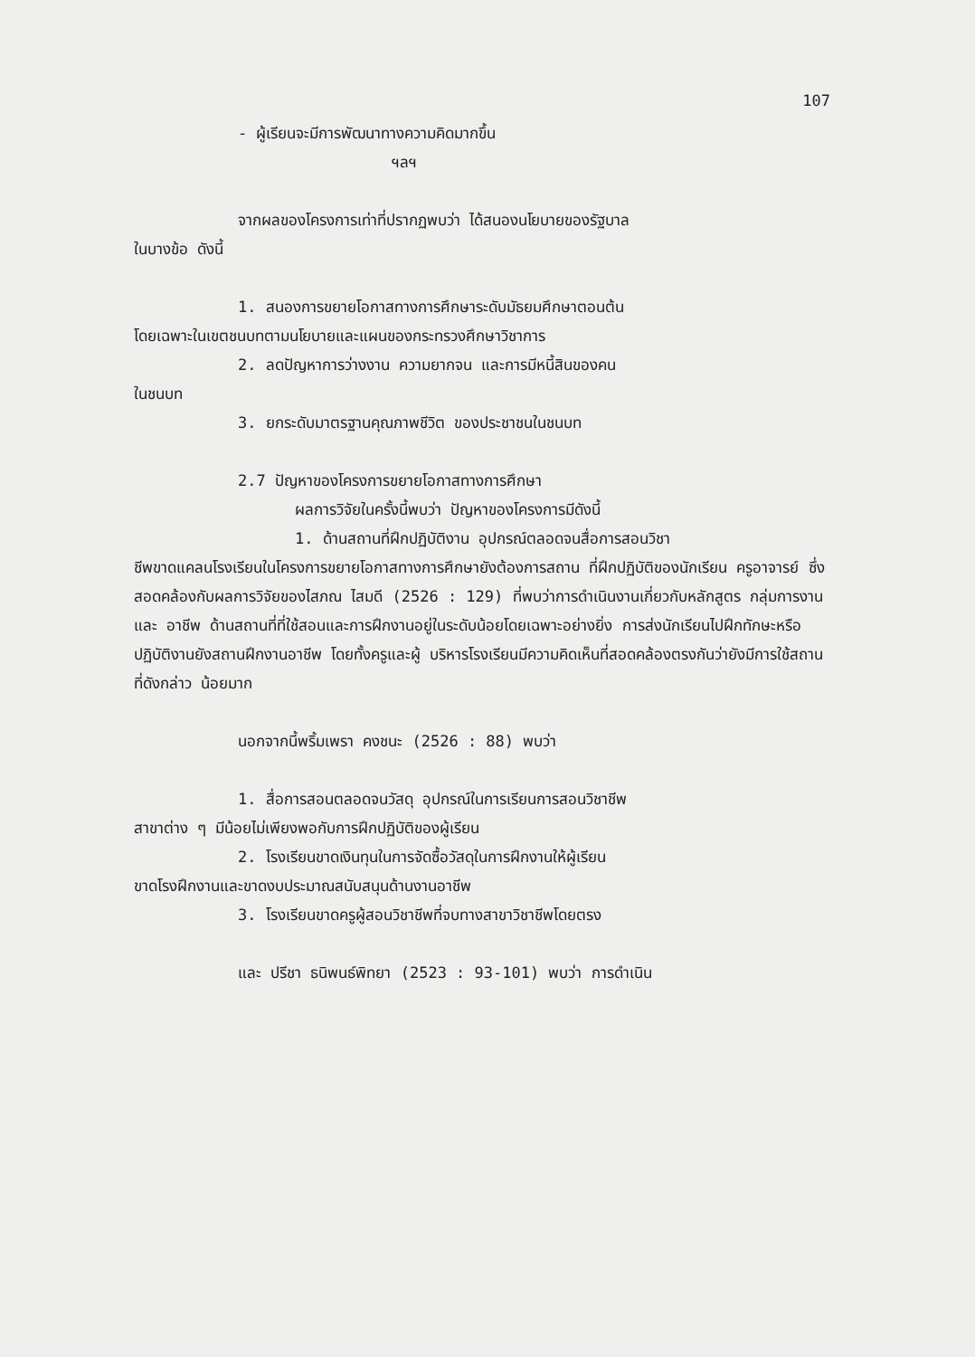107
- ผู้เรียนจะมีการพัฒนาทางความคิดมากขึ้น
ฯลฯ
จากผลของโครงการเท่าที่ปรากฏพบว่า ได้สนองนโยบายของรัฐบาล
ในบางข้อ ดังนี้
1. สนองการขยายโอกาสทางการศึกษาระดับมัธยมศึกษาตอนต้น
โดยเฉพาะในเขตชนบทตามนโยบายและแผนของกระทรวงศึกษาวิชาการ
2. ลดปัญหาการว่างงาน ความยากจน และการมีหนี้สินของคน
ในชนบท
3. ยกระดับมาตรฐานคุณภาพชีวิต ของประชาชนในชนบท
2.7 ปัญหาของโครงการขยายโอกาสทางการศึกษา
ผลการวิจัยในครั้งนี้พบว่า ปัญหาของโครงการมีดังนี้
1. ด้านสถานที่ฝึกปฏิบัติงาน อุปกรณ์ตลอดจนสื่อการสอนวิชา
ชีพขาดแคลนโรงเรียนในโครงการขยายโอกาสทางการศึกษายังต้องการสถาน ที่ฝึกปฏิบัติของนักเรียน ครูอาจารย์ ซึ่งสอดคล้องกับผลการวิจัยของไสภณ ไสมดี (2526 : 129) ที่พบว่าการดำเนินงานเกี่ยวกับหลักสูตร กลุ่มการงานและ อาชีพ ด้านสถานที่ที่ใช้สอนและการฝึกงานอยู่ในระดับน้อยโดยเฉพาะอย่างยิ่ง การส่งนักเรียนไปฝึกทักษะหรือปฏิบัติงานยังสถานฝึกงานอาชีพ โดยทั้งครูและผู้ บริหารโรงเรียนมีความคิดเห็นที่สอดคล้องตรงกันว่ายังมีการใช้สถานที่ดังกล่าว น้อยมาก
นอกจากนี้พริ้มเพรา คงชนะ (2526 : 88) พบว่า
1. สื่อการสอนตลอดจนวัสดุ อุปกรณ์ในการเรียนการสอนวิชาชีพ
สาขาต่าง ๆ มีน้อยไม่เพียงพอกับการฝึกปฏิบัติของผู้เรียน
2. โรงเรียนขาดเงินทุนในการจัดซื้อวัสดุในการฝึกงานให้ผู้เรียน
ขาดโรงฝึกงานและขาดงบประมาณสนับสนุนด้านงานอาชีพ
3. โรงเรียนขาดครูผู้สอนวิชาชีพที่จบทางสาขาวิชาชีพโดยตรง
และ ปรีชา ธนิพนธ์พิทยา (2523 : 93-101) พบว่า การดำเนิน